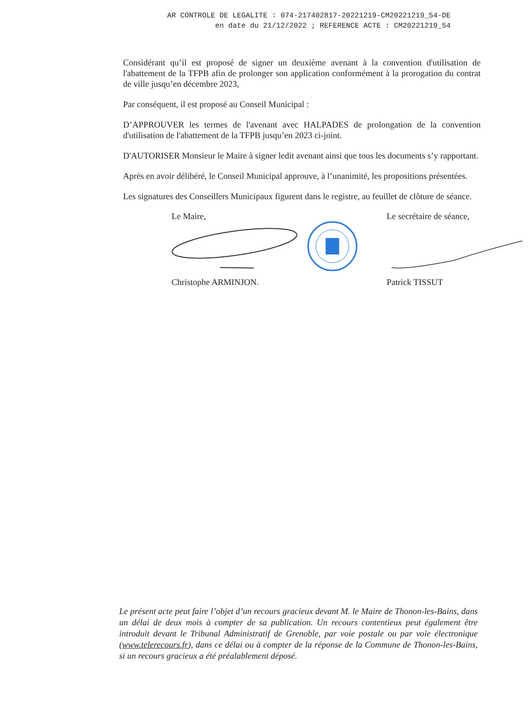AR CONTROLE DE LEGALITE : 074-217402817-20221219-CM20221219_54-DE
en date du 21/12/2022 ; REFERENCE ACTE : CM20221219_54
Considérant qu’il est proposé de signer un deuxième avenant à la convention d'utilisation de l'abattement de la TFPB afin de prolonger son application conformément à la prorogation du contrat de ville jusqu’en décembre 2023,
Par conséquent, il est proposé au Conseil Municipal :
D’APPROUVER les termes de l'avenant avec HALPADES de prolongation de la convention d'utilisation de l'abattement de la TFPB jusqu’en 2023 ci-joint.
D'AUTORISER Monsieur le Maire à signer ledit avenant ainsi que tous les documents s’y rapportant.
Après en avoir délibéré, le Conseil Municipal approuve, à l’unanimité, les propositions présentées.
Les signatures des Conseillers Municipaux figurent dans le registre, au feuillet de clôture de séance.
Le Maire,
Christophe ARMINJON.
Le secrétaire de séance,
Patrick TISSUT
Le présent acte peut faire l’objet d’un recours gracieux devant M. le Maire de Thonon-les-Bains, dans un délai de deux mois à compter de sa publication. Un recours contentieux peut également être introduit devant le Tribunal Administratif de Grenoble, par voie postale ou par voie électronique (www.telerecours.fr), dans ce délai ou à compter de la réponse de la Commune de Thonon-les-Bains, si un recours gracieux a été préalablement déposé.